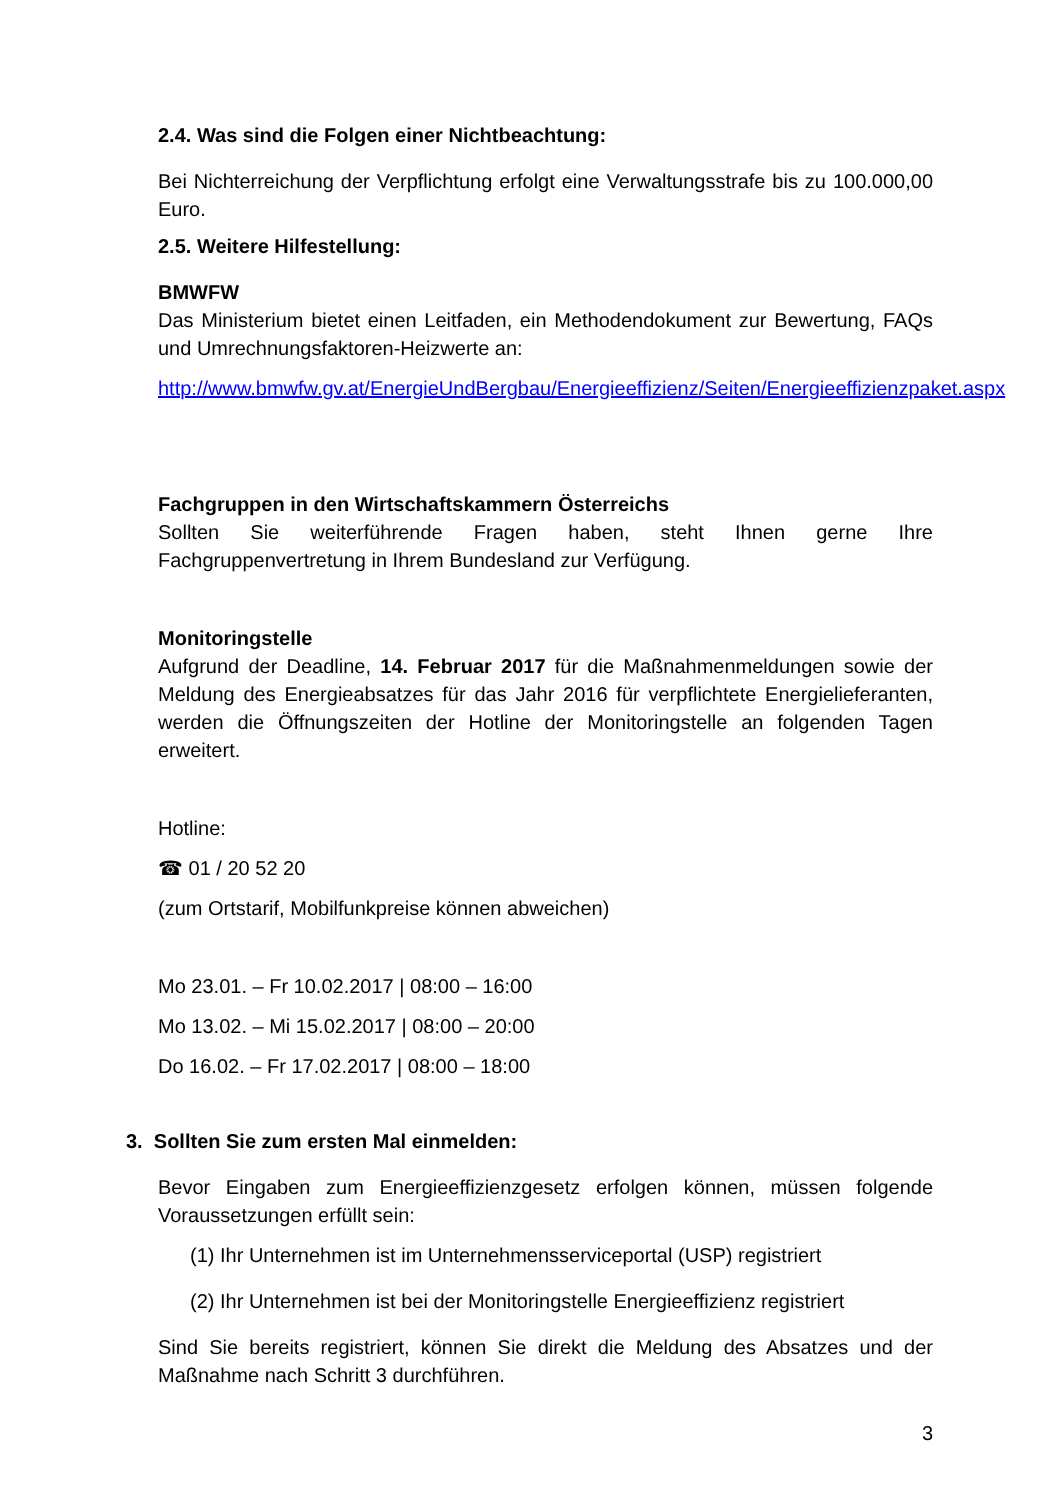2.4. Was sind die Folgen einer Nichtbeachtung:
Bei Nichterreichung der Verpflichtung erfolgt eine Verwaltungsstrafe bis zu 100.000,00 Euro.
2.5. Weitere Hilfestellung:
BMWFW
Das Ministerium bietet einen Leitfaden, ein Methodendokument zur Bewertung, FAQs und Umrechnungsfaktoren-Heizwerte an:
http://www.bmwfw.gv.at/EnergieUndBergbau/Energieeffizienz/Seiten/Energieeffizienzpaket.aspx
Fachgruppen in den Wirtschaftskammern Österreichs
Sollten Sie weiterführende Fragen haben, steht Ihnen gerne Ihre Fachgruppenvertretung in Ihrem Bundesland zur Verfügung.
Monitoringstelle
Aufgrund der Deadline, 14. Februar 2017 für die Maßnahmenmeldungen sowie der Meldung des Energieabsatzes für das Jahr 2016 für verpflichtete Energielieferanten, werden die Öffnungszeiten der Hotline der Monitoringstelle an folgenden Tagen erweitert.
Hotline:
☎ 01 / 20 52 20
(zum Ortstarif, Mobilfunkpreise können abweichen)
Mo 23.01. – Fr 10.02.2017 | 08:00 – 16:00
Mo 13.02. – Mi 15.02.2017 | 08:00 – 20:00
Do 16.02. – Fr 17.02.2017 | 08:00 – 18:00
3. Sollten Sie zum ersten Mal einmelden:
Bevor Eingaben zum Energieeffizienzgesetz erfolgen können, müssen folgende Voraussetzungen erfüllt sein:
(1) Ihr Unternehmen ist im Unternehmensserviceportal (USP) registriert
(2) Ihr Unternehmen ist bei der Monitoringstelle Energieeffizienz registriert
Sind Sie bereits registriert, können Sie direkt die Meldung des Absatzes und der Maßnahme nach Schritt 3 durchführen.
3